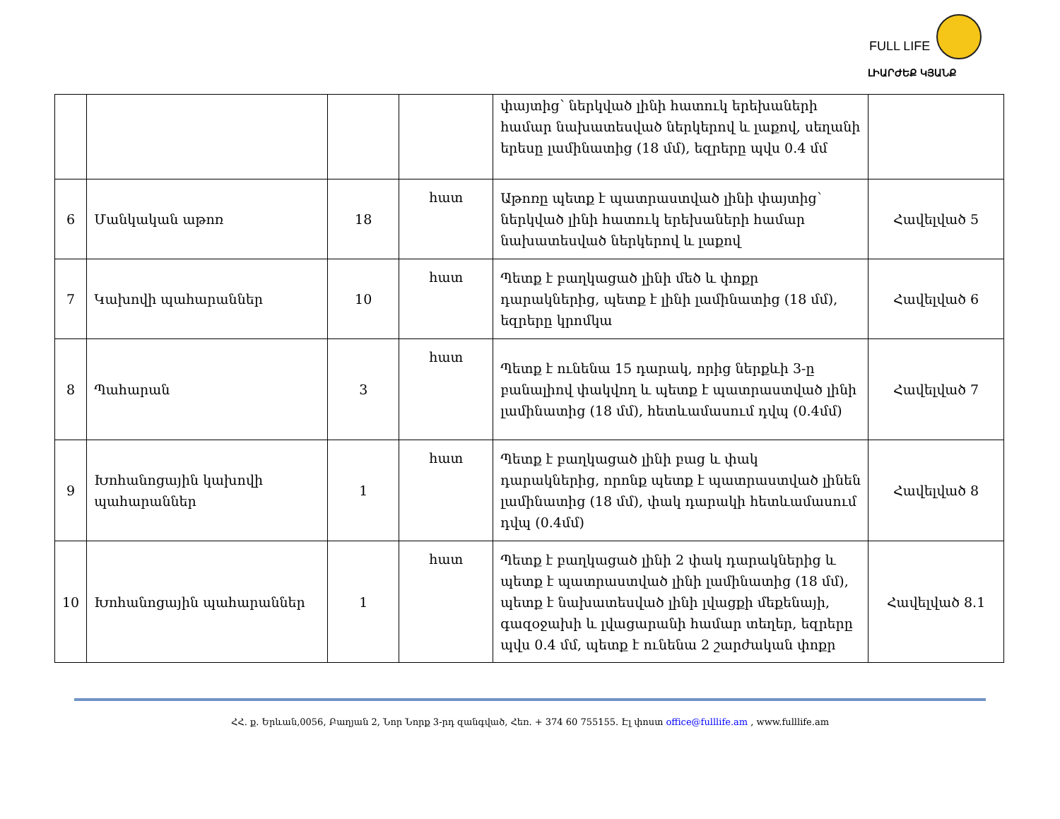FULL LIFE
ԼԻԱՐԺԵՔ ԿՅԱՆՔ
| | | | | փայտից՝ ներկված լինի հատուկ երեխաների համար նախատեսված ներկերով և լաքով, սեղանի երեսը լամինատից (18 մմ), եզրերը պվս 0.4 մմ | |
| 6 | Մանկական աթոռ | 18 | հատ | Աթոռը պետք է պատրաստված լինի փայտից՝ ներկված լինի հատուկ երեխաների համար նախատեսված ներկերով և լաքով | Հավելված 5 |
| 7 | Կախովի պահարաններ | 10 | հատ | Պետք է բաղկացած լինի մեծ և փոքր դարակներից, պետք է լինի լամինատից (18 մմ), եզրերը կրոմկա | Հավելված 6 |
| 8 | Պահարան | 3 | հատ | Պետք է ունենա 15 դարակ, որից ներքևի 3-ը բանալիով փակվող և պետք է պատրաստված լինի լամինատից (18 մմ), հետևամասում դվպ (0.4մմ) | Հավելված 7 |
| 9 | Խոհանոցային կախովի պահարաններ | 1 | հատ | Պետք է բաղկացած լինի բաց և փակ դարակներից, որոնք պետք է պատրաստված լինեն լամինատից (18 մմ), փակ դարակի հետևամասում դվպ (0.4մմ) | Հավելված 8 |
| 10 | Խոհանոցային պահարաններ | 1 | հատ | Պետք է բաղկացած լինի 2 փակ դարակներից և պետք է պատրաստված լինի լամինատից (18 մմ), պետք է նախատեսված լինի լվացքի մեքենայի, գազօջախի և լվացարանի համար տեղեր, եզրերը պվս 0.4 մմ, պետք է ունենա 2 շարժական փոքր | Հավելված 8.1 |
ՀՀ. ք. Երևան,0056, Բաղյան 2, Նոր Նորք 3-րդ զանգված, Հեռ. + 374 60 755155. Էլ փոստ office@fulllife.am , www.fulllife.am